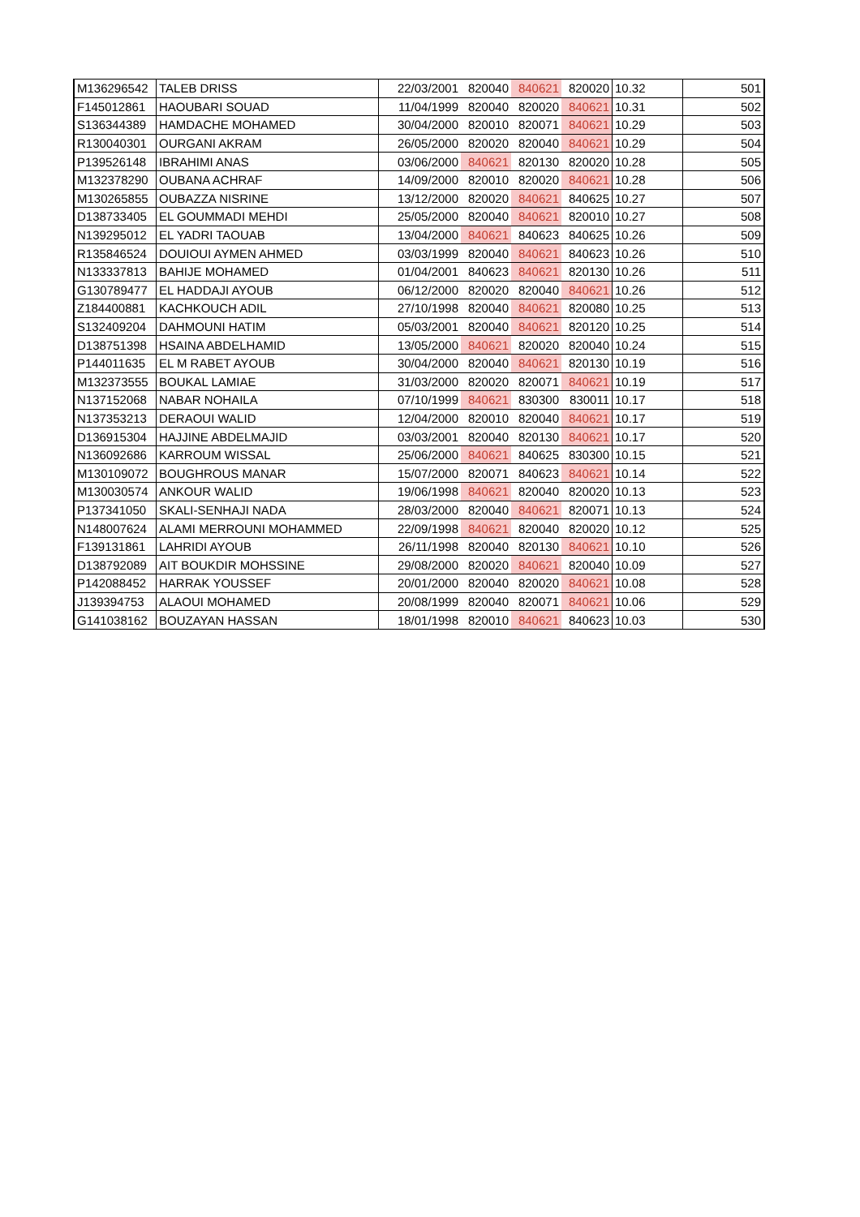| M136296542 | TALEB DRISS | 22/03/2001 | 820040 | 840621 | 820020 | 10.32 | 501 |
| F145012861 | HAOUBARI SOUAD | 11/04/1999 | 820040 | 820020 | 840621 | 10.31 | 502 |
| S136344389 | HAMDACHE MOHAMED | 30/04/2000 | 820010 | 820071 | 840621 | 10.29 | 503 |
| R130040301 | OURGANI AKRAM | 26/05/2000 | 820020 | 820040 | 840621 | 10.29 | 504 |
| P139526148 | IBRAHIMI ANAS | 03/06/2000 | 840621 | 820130 | 820020 | 10.28 | 505 |
| M132378290 | OUBANA ACHRAF | 14/09/2000 | 820010 | 820020 | 840621 | 10.28 | 506 |
| M130265855 | OUBAZZA NISRINE | 13/12/2000 | 820020 | 840621 | 840625 | 10.27 | 507 |
| D138733405 | EL GOUMMADI MEHDI | 25/05/2000 | 820040 | 840621 | 820010 | 10.27 | 508 |
| N139295012 | EL YADRI TAOUAB | 13/04/2000 | 840621 | 840623 | 840625 | 10.26 | 509 |
| R135846524 | DOUIOUI AYMEN AHMED | 03/03/1999 | 820040 | 840621 | 840623 | 10.26 | 510 |
| N133337813 | BAHIJE MOHAMED | 01/04/2001 | 840623 | 840621 | 820130 | 10.26 | 511 |
| G130789477 | EL HADDAJI AYOUB | 06/12/2000 | 820020 | 820040 | 840621 | 10.26 | 512 |
| Z184400881 | KACHKOUCH ADIL | 27/10/1998 | 820040 | 840621 | 820080 | 10.25 | 513 |
| S132409204 | DAHMOUNI HATIM | 05/03/2001 | 820040 | 840621 | 820120 | 10.25 | 514 |
| D138751398 | HSAINA ABDELHAMID | 13/05/2000 | 840621 | 820020 | 820040 | 10.24 | 515 |
| P144011635 | EL M RABET AYOUB | 30/04/2000 | 820040 | 840621 | 820130 | 10.19 | 516 |
| M132373555 | BOUKAL LAMIAE | 31/03/2000 | 820020 | 820071 | 840621 | 10.19 | 517 |
| N137152068 | NABAR NOHAILA | 07/10/1999 | 840621 | 830300 | 830011 | 10.17 | 518 |
| N137353213 | DERAOUI WALID | 12/04/2000 | 820010 | 820040 | 840621 | 10.17 | 519 |
| D136915304 | HAJJINE ABDELMAJID | 03/03/2001 | 820040 | 820130 | 840621 | 10.17 | 520 |
| N136092686 | KARROUM WISSAL | 25/06/2000 | 840621 | 840625 | 830300 | 10.15 | 521 |
| M130109072 | BOUGHROUS MANAR | 15/07/2000 | 820071 | 840623 | 840621 | 10.14 | 522 |
| M130030574 | ANKOUR WALID | 19/06/1998 | 840621 | 820040 | 820020 | 10.13 | 523 |
| P137341050 | SKALI-SENHAJI NADA | 28/03/2000 | 820040 | 840621 | 820071 | 10.13 | 524 |
| N148007624 | ALAMI MERROUNI MOHAMMED | 22/09/1998 | 840621 | 820040 | 820020 | 10.12 | 525 |
| F139131861 | LAHRIDI AYOUB | 26/11/1998 | 820040 | 820130 | 840621 | 10.10 | 526 |
| D138792089 | AIT BOUKDIR MOHSSINE | 29/08/2000 | 820020 | 840621 | 820040 | 10.09 | 527 |
| P142088452 | HARRAK YOUSSEF | 20/01/2000 | 820040 | 820020 | 840621 | 10.08 | 528 |
| J139394753 | ALAOUI MOHAMED | 20/08/1999 | 820040 | 820071 | 840621 | 10.06 | 529 |
| G141038162 | BOUZAYAN HASSAN | 18/01/1998 | 820010 | 840621 | 840623 | 10.03 | 530 |